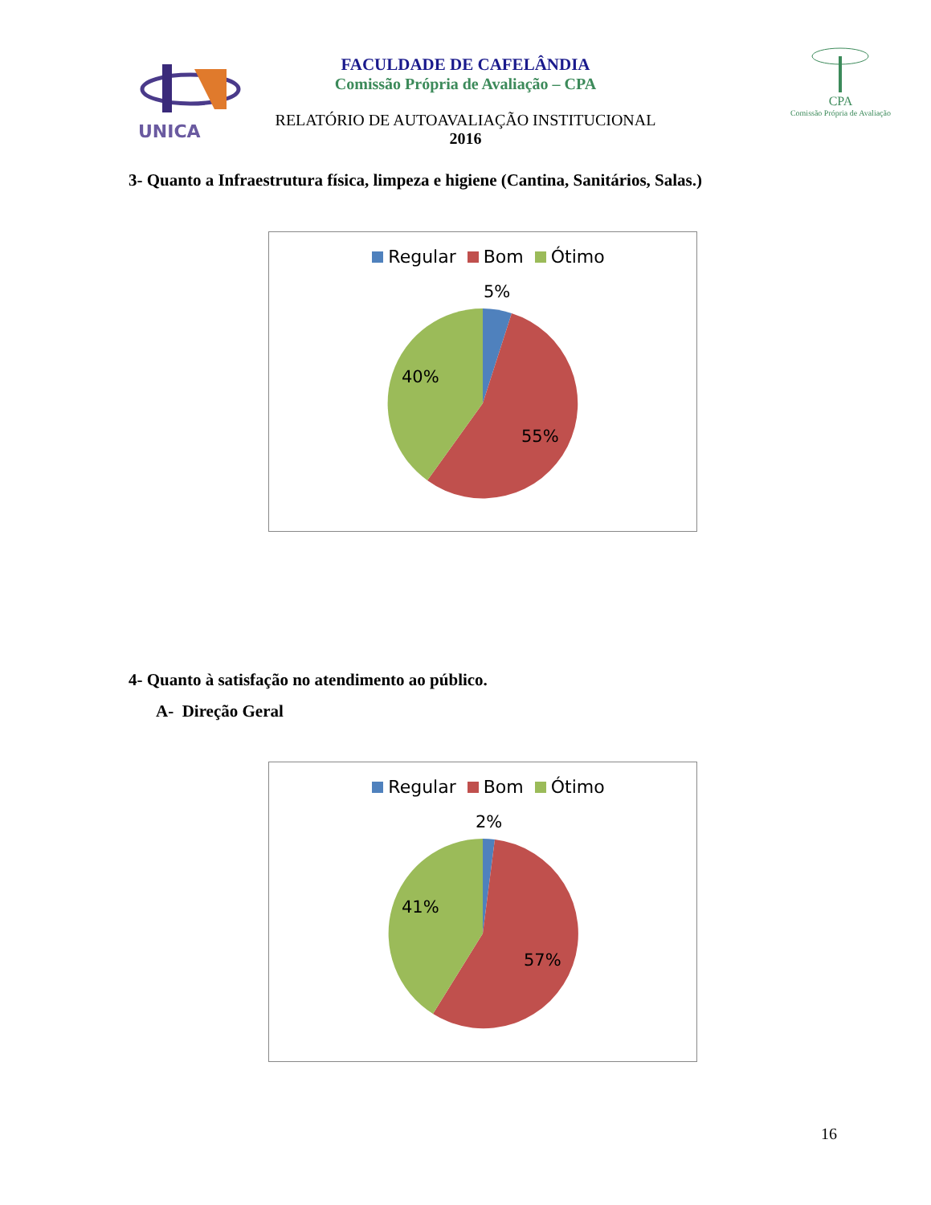UNICA
CPA
Comissão Própria de Avaliação
FACULDADE DE CAFELÂNDIA
Comissão Própria de Avaliação – CPA
RELATÓRIO DE AUTOAVALIAÇÃO INSTITUCIONAL
2016
3- Quanto a Infraestrutura física, limpeza e higiene (Cantina, Sanitários, Salas.)
Regular Bom Ótimo
5%
40%
55%
4- Quanto à satisfação no atendimento ao público.
A- Direção Geral
Regular Bom Ótimo
2%
41%
57%
16